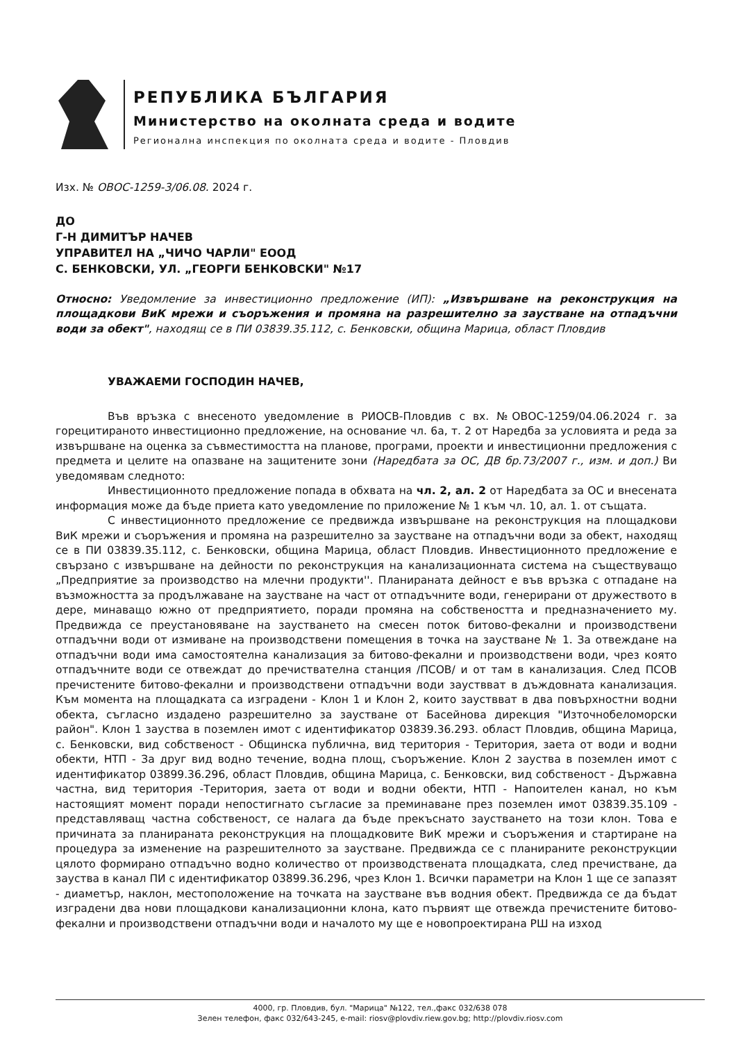РЕПУБЛИКА БЪЛГАРИЯ
Министерство на околната среда и водите
Регионална инспекция по околната среда и водите - Пловдив
Изх. № ОВОС-1259-3/06.08. 2024 г.
ДО
Г-Н ДИМИТЪР НАЧЕВ
УПРАВИТЕЛ НА „ЧИЧО ЧАРЛИ" ЕООД
С. БЕНКОВСКИ, УЛ. „ГЕОРГИ БЕНКОВСКИ" №17
Относно: Уведомление за инвестиционно предложение (ИП): „Извършване на реконструкция на площадкови ВиК мрежи и съоръжения и промяна на разрешително за заустване на отпадъчни води за обект", находящ се в ПИ 03839.35.112, с. Бенковски, община Марица, област Пловдив
УВАЖАЕМИ ГОСПОДИН НАЧЕВ,
Във връзка с внесеното уведомление в РИОСВ-Пловдив с вх. №ОВОС-1259/04.06.2024 г. за горецитираното инвестиционно предложение, на основание чл. 6а, т. 2 от Наредба за условията и реда за извършване на оценка за съвместимостта на планове, програми, проекти и инвестиционни предложения с предмета и целите на опазване на защитените зони (Наредбата за ОС, ДВ бр.73/2007 г., изм. и доп.) Ви уведомявам следното:
Инвестиционното предложение попада в обхвата на чл. 2, ал. 2 от Наредбата за ОС и внесената информация може да бъде приета като уведомление по приложение № 1 към чл. 10, ал. 1. от същата.
С инвестиционното предложение се предвижда извършване на реконструкция на площадкови ВиК мрежи и съоръжения и промяна на разрешително за заустване на отпадъчни води за обект, находящ се в ПИ 03839.35.112, с. Бенковски, община Марица, област Пловдив. Инвестиционното предложение е свързано с извършване на дейности по реконструкция на канализационната система на съществуващо „Предприятие за производство на млечни продукти''. Планираната дейност е във връзка с отпадане на възможността за продължаване на заустване на част от отпадъчните води, генерирани от дружеството в дере, минаващо южно от предприятието, поради промяна на собствеността и предназначението му. Предвижда се преустановяване на заустването на смесен поток битово-фекални и производствени отпадъчни води от измиване на производствени помещения в точка на заустване № 1. За отвеждане на отпадъчни води има самостоятелна канализация за битово-фекални и производствени води, чрез която отпадъчните води се отвеждат до пречиствателна станция /ПСОВ/ и от там в канализация. След ПСОВ пречистените битово-фекални и производствени отпадъчни води зауствват в дъждовната канализация. Към момента на площадката са изградени - Клон 1 и Клон 2, които зауствват в два повърхностни водни обекта, съгласно издадено разрешително за заустване от Басейнова дирекция "Източнобеломорски район". Клон 1 зауства в поземлен имот с идентификатор 03839.36.293. област Пловдив, община Марица, с. Бенковски, вид собственост - Общинска публична, вид територия - Територия, заета от води и водни обекти, НТП - За друг вид водно течение, водна площ, съоръжение. Клон 2 зауства в поземлен имот с идентификатор 03899.36.296, област Пловдив, община Марица, с. Бенковски, вид собственост - Държавна частна, вид територия -Територия, заета от води и водни обекти, НТП - Напоителен канал, но към настоящият момент поради непостигнато съгласие за преминаване през поземлен имот 03839.35.109 - представляващ частна собственост, се налага да бъде прекъснато заустването на този клон. Това е причината за планираната реконструкция на площадковите ВиК мрежи и съоръжения и стартиране на процедура за изменение на разрешителното за заустване. Предвижда се с планираните реконструкции цялото формирано отпадъчно водно количество от производствената площадката, след пречистване, да зауства в канал ПИ с идентификатор 03899.36.296, чрез Клон 1. Всички параметри на Клон 1 ще се запазят - диаметър, наклон, местоположение на точката на заустване във водния обект. Предвижда се да бъдат изградени два нови площадкови канализационни клона, като първият ще отвежда пречистените битово-фекални и производствени отпадъчни води и началото му ще е новопроектирана РШ на изход
4000, гр. Пловдив, бул. "Марица" №122, тел.,факс 032/638 078
Зелен телефон, факс 032/643-245, e-mail: riosv@plovdiv.riew.gov.bg; http://plovdiv.riosv.com